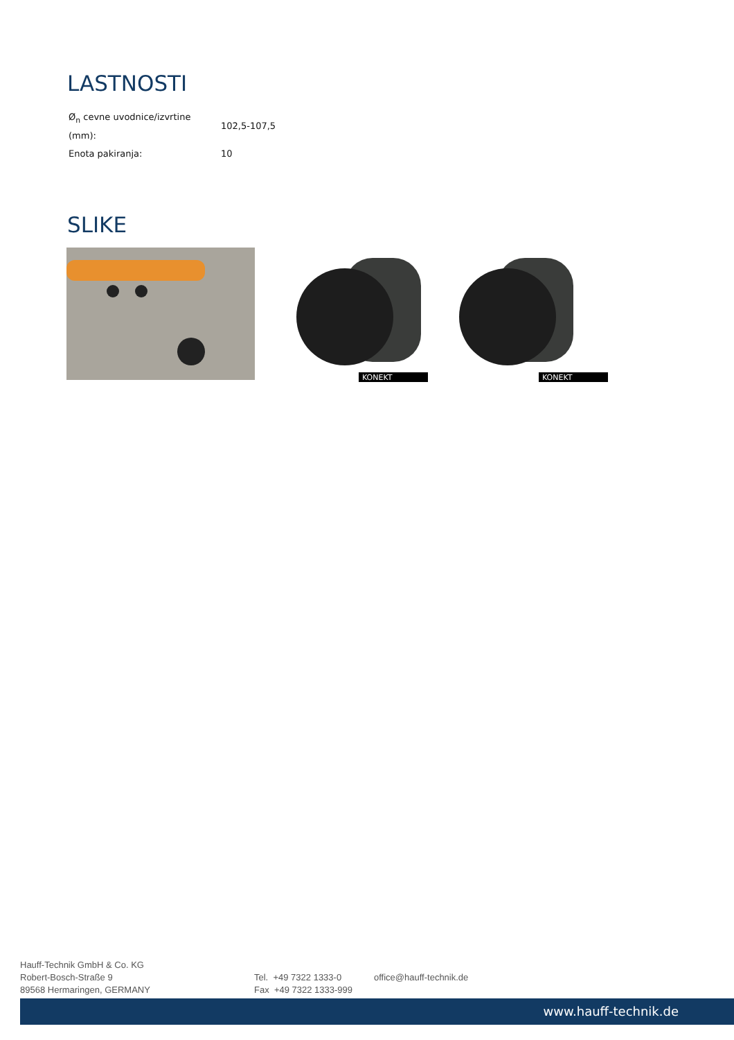LASTNOSTI
| Ø<sub>n</sub> cevne uvodnice/izvrtine (mm): | 102,5-107,5 |
| Enota pakiranja: | 10 |
SLIKE
KONEKT
KONEKT
Hauff-Technik GmbH & Co. KG
Robert-Bosch-Straße 9
89568 Hermaringen, GERMANY
Tel. +49 7322 1333-0
Fax +49 7322 1333-999
office@hauff-technik.de
www.hauff-technik.de